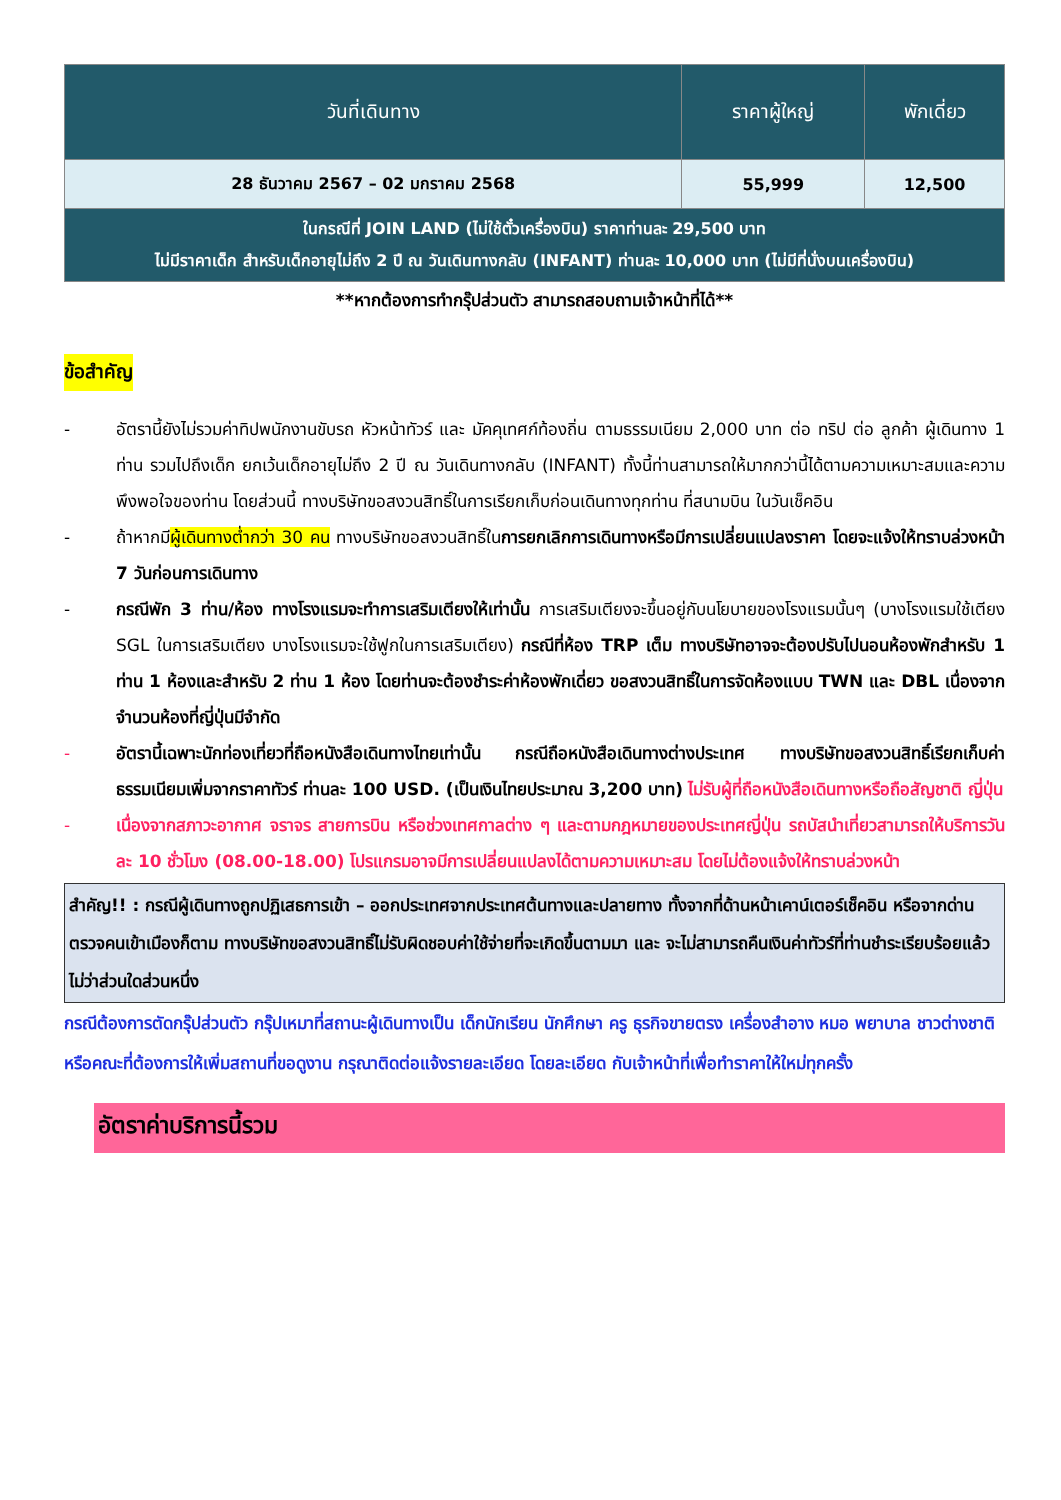| วันที่เดินทาง | ราคาผู้ใหญ่ | พักเดี่ยว |
| --- | --- | --- |
| 28 ธันวาคม 2567 – 02 มกราคม 2568 | 55,999 | 12,500 |
| ในกรณีที่ JOIN LAND (ไม่ใช้ตั๋วเครื่องบิน) ราคาท่านละ 29,500 บาท ไม่มีราคาเด็ก สำหรับเด็กอายุไม่ถึง 2 ปี ณ วันเดินทางกลับ (INFANT) ท่านละ 10,000 บาท (ไม่มีที่นั่งบนเครื่องบิน) | | |
**หากต้องการทำกรุ๊ปส่วนตัว สามารถสอบถามเจ้าหน้าที่ได้**
ข้อสำคัญ
- อัตรานี้ยังไม่รวมค่าทิปพนักงานขับรถ หัวหน้าทัวร์ และ มัคคุเทศก์ท้องถิ่น ตามธรรมเนียม 2,000 บาท ต่อ ทริป ต่อ ลูกค้า ผู้เดินทาง 1 ท่าน รวมไปถึงเด็ก ยกเว้นเด็กอายุไม่ถึง 2 ปี ณ วันเดินทางกลับ (INFANT) ทั้งนี้ท่านสามารถให้มากกว่านี้ได้ตามความเหมาะสมและความพึงพอใจของท่าน โดยส่วนนี้ ทางบริษัทขอสงวนสิทธิ์ในการเรียกเก็บก่อนเดินทางทุกท่าน ที่สนามบิน ในวันเช็คอิน
- ถ้าหากมีผู้เดินทางต่ำกว่า 30 คน ทางบริษัทขอสงวนสิทธิ์ในการยกเลิกการเดินทางหรือมีการเปลี่ยนแปลงราคา โดยจะแจ้งให้ทราบล่วงหน้า 7 วันก่อนการเดินทาง
- กรณีพัก 3 ท่าน/ห้อง ทางโรงแรมจะทำการเสริมเตียงให้เท่านั้น การเสริมเตียงจะขึ้นอยู่กับนโยบายของโรงแรมนั้นๆ (บางโรงแรมใช้เตียง SGL ในการเสริมเตียง บางโรงแรมจะใช้ฟูกในการเสริมเตียง) กรณีที่ห้อง TRP เต็ม ทางบริษัทอาจจะต้องปรับไปนอนห้องพักสำหรับ 1 ท่าน 1 ห้องและสำหรับ 2 ท่าน 1 ห้อง โดยท่านจะต้องชำระค่าห้องพักเดี่ยว ขอสงวนสิทธิ์ในการจัดห้องแบบ TWN และ DBL เนื่องจากจำนวนห้องที่ญี่ปุ่นมีจำกัด
- อัตรานี้เฉพาะนักท่องเที่ยวที่ถือหนังสือเดินทางไทยเท่านั้น กรณีถือหนังสือเดินทางต่างประเทศ ทางบริษัทขอสงวนสิทธิ์เรียกเก็บค่าธรรมเนียมเพิ่มจากราคาทัวร์ ท่านละ 100 USD. (เป็นเงินไทยประมาณ 3,200 บาท) ไม่รับผู้ที่ถือหนังสือเดินทางหรือถือสัญชาติ ญี่ปุ่น
- เนื่องจากสภาวะอากาศ จราจร สายการบิน หรือช่วงเทศกาลต่าง ๆ และตามกฎหมายของประเทศญี่ปุ่น รถบัสนำเที่ยวสามารถให้บริการวันละ 10 ชั่วโมง (08.00-18.00) โปรแกรมอาจมีการเปลี่ยนแปลงได้ตามความเหมาะสม โดยไม่ต้องแจ้งให้ทราบล่วงหน้า
สำคัญ!! : กรณีผู้เดินทางถูกปฏิเสธการเข้า – ออกประเทศจากประเทศต้นทางและปลายทาง ทั้งจากที่ด้านหน้าเคาน์เตอร์เช็คอิน หรือจากด่านตรวจคนเข้าเมืองก็ตาม ทางบริษัทขอสงวนสิทธิ์ไม่รับผิดชอบค่าใช้จ่ายที่จะเกิดขึ้นตามมา และ จะไม่สามารถคืนเงินค่าทัวร์ที่ท่านชำระเรียบร้อยแล้วไม่ว่าส่วนใดส่วนหนึ่ง
กรณีต้องการตัดกรุ๊ปส่วนตัว กรุ๊ปเหมาที่สถานะผู้เดินทางเป็น เด็กนักเรียน นักศึกษา ครู ธุรกิจขายตรง เครื่องสำอาง หมอ พยาบาล ชาวต่างชาติ หรือคณะที่ต้องการให้เพิ่มสถานที่ขอดูงาน กรุณาติดต่อแจ้งรายละเอียด โดยละเอียด กับเจ้าหน้าที่เพื่อทำราคาให้ใหม่ทุกครั้ง
อัตราค่าบริการนี้รวม